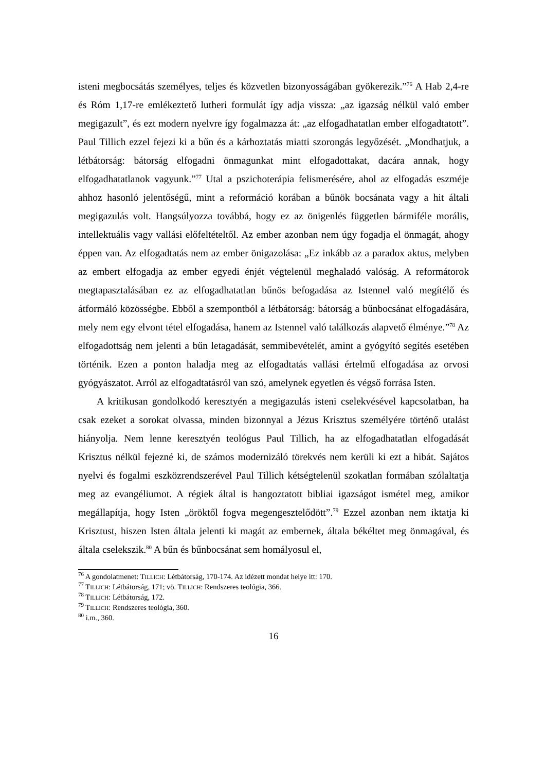isteni megbocsátás személyes, teljes és közvetlen bizonyosságában gyökerezik.”<sup>76</sup> A Hab 2,4-re és Róm 1,17-re emlékeztető lutheri formulát így adja vissza: „az igazság nélkül való ember megigazult”, és ezt modern nyelvre így fogalmazza át: „az elfogadhatatlan ember elfogadtatott”. Paul Tillich ezzel fejezi ki a bűn és a kárhoztatás miatti szorongás legyőzését. „Mondhatjuk, a létbátorság: bátorság elfogadni önmagunkat mint elfogadottakat, dacára annak, hogy elfogadhatatlanok vagyunk.”<sup>77</sup> Utal a pszichoterápia felismerésére, ahol az elfogadás eszméje ahhoz hasonló jelentőségű, mint a reformáció korában a bűnök bocsánata vagy a hit általi megigazulás volt. Hangsúlyozza továbbá, hogy ez az önigenlés független bármiféle morális, intellektuális vagy vallási előfeltételtől. Az ember azonban nem úgy fogadja el önmagát, ahogy éppen van. Az elfogadtatás nem az ember önigazolása: „Ez inkább az a paradox aktus, melyben az embert elfogadja az ember egyedi énjét végtelenül meghaladó valóság. A reformátorok megtapasztalásában ez az elfogadhatatlan bűnös befogadása az Istennel való megítélő és átformáló közösségbe. Ebből a szempontból a létbátorság: bátorság a bűnbocsánat elfogadására, mely nem egy elvont tétel elfogadása, hanem az Istennel való találkozás alapvető élménye.”<sup>78</sup> Az elfogadottság nem jelenti a bűn letagadását, semmibevételét, amint a gyógyító segítés esetében történik. Ezen a ponton haladja meg az elfogadtatás vallási értelmű elfogadása az orvosi gyógyászatot. Arról az elfogadtatásról van szó, amelynek egyetlen és végső forrása Isten.
A kritikusan gondolkodó keresztyén a megigazulás isteni cselekvésével kapcsolatban, ha csak ezeket a sorokat olvassa, minden bizonnyal a Jézus Krisztus személyére történő utalást hiányolja. Nem lenne keresztyén teológus Paul Tillich, ha az elfogadhatatlan elfogadását Krisztus nélkül fejezné ki, de számos modernizáló törekvés nem kerüli ki ezt a hibát. Sajátos nyelvi és fogalmi eszközrendszerével Paul Tillich kétségtelenül szokatlan formában szólaltatja meg az evangéliumot. A régiek által is hangoztatott bibliai igazságot ismétel meg, amikor megállapítja, hogy Isten „öröktől fogva megengesztelődött”.<sup>79</sup> Ezzel azonban nem iktatja ki Krisztust, hiszen Isten általa jelenti ki magát az embernek, általa békéltet meg önmagával, és általa cselekszik.<sup>80</sup> A bűn és bűnbocsánat sem homályosul el,
<sup>76</sup> A gondolatmenet: TILLICH: Létbátorság, 170-174. Az idézett mondat helye itt: 170.
<sup>77</sup> TILLICH: Létbátorság, 171; vö. TILLICH: Rendszeres teológia, 366.
<sup>78</sup> TILLICH: Létbátorság, 172.
<sup>79</sup> TILLICH: Rendszeres teológia, 360.
<sup>80</sup> i.m., 360.
16